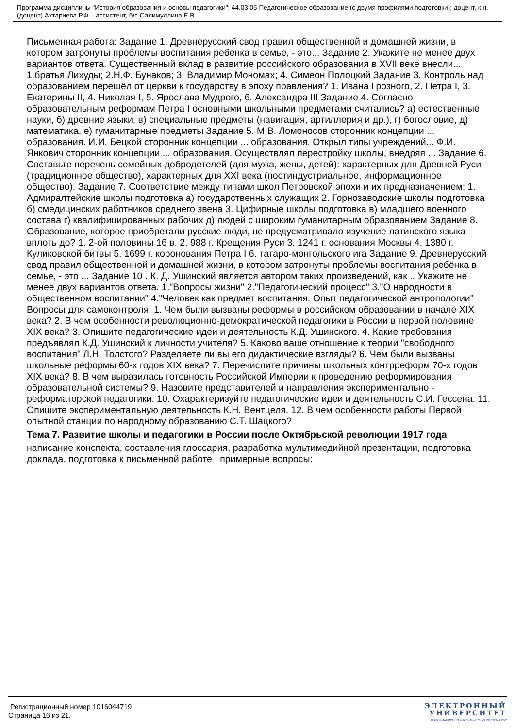Программа дисциплины "История образования и основы педагогики"; 44.03.05 Педагогическое образование (с двумя профилями подготовки); доцент, к.н. (доцент) Ахтариева Р.Ф. , ассистент, б/с Салимуллина Е.В.
Письменная работа: Задание 1. Древнерусский свод правил общественной и домашней жизни, в котором затронуты проблемы воспитания ребёнка в семье, - это... Задание 2. Укажите не менее двух вариантов ответа. Существенный вклад в развитие российского образования в XVII веке внесли... 1.братья Лихуды; 2.Н.Ф. Бунаков; 3. Владимир Мономах; 4. Симеон Полоцкий Задание 3. Контроль над образованием перешёл от церкви к государству в эпоху правления? 1. Ивана Грозного, 2. Петра I, 3. Екатерины II, 4. Николая I, 5. Ярослава Мудрого, 6. Александра III Задание 4. Согласно образовательным реформам Петра I основными школьными предметами считались? а) естественные науки, б) древние языки, в) специальные предметы (навигация, артиллерия и др.), г) богословие, д) математика, е) гуманитарные предметы Задание 5. М.В. Ломоносов сторонник концепции ... образования. И.И. Бецкой сторонник концепции ... образования. Открыл типы учреждений... Ф.И. Янкович сторонник концепции ... образования. Осуществлял перестройку школы, внедряя ... Задание 6. Составьте перечень семейных добродетелей (для мужа, жены, детей): характерных для Древней Руси (традиционное общество), характерных для XXI века (постиндустриальное, информационное общество). Задание 7. Соответствие между типами школ Петровской эпохи и их предназначением: 1. Адмиралтейские школы подготовка а) государственных служащих 2. Горнозаводские школы подготовка б) смедицинских работников среднего звена 3. Цифирные школы подготовка в) младшего военного состава г) квалифицированных рабочих д) людей с широким гуманитарным образованием Задание 8. Образование, которое приобретали русские люди, не предусматривало изучение латинского языка вплоть до? 1. 2-ой половины 16 в. 2. 988 г. Крещения Руси 3. 1241 г. основания Москвы 4. 1380 г. Куликовской битвы 5. 1699 г. коронования Петра I 6. татаро-монгольского ига Задание 9. Древнерусский свод правил общественной и домашней жизни, в котором затронуты проблемы воспитания ребёнка в семье, - это ... Задание 10 . К. Д. Ушинский является автором таких произведений, как .. Укажите не менее двух вариантов ответа. 1."Вопросы жизни" 2."Педагогический процесс" 3."О народности в общественном воспитании" 4."Человек как предмет воспитания. Опыт педагогической антропологии" Вопросы для самоконтроля. 1. Чем были вызваны реформы в российском образовании в начале XIX века? 2. В чем особенности революционно-демократической педагогики в России в первой половине XIX века? 3. Опишите педагогические идеи и деятельность К.Д. Ушинского. 4. Какие требования предъявлял К.Д. Ушинский к личности учителя? 5. Каково ваше отношение к теории "свободного воспитания" Л.Н. Толстого? Разделяете ли вы его дидактические взгляды? 6. Чем были вызваны школьные реформы 60-х годов XIX века? 7. Перечислите причины школьных контрреформ 70-х годов XIX века? 8. В чем выразилась готовность Российской Империи к проведению реформирования образовательной системы? 9. Назовите представителей и направления экспериментально - реформаторской педагогики. 10. Охарактеризуйте педагогические идеи и деятельность С.И. Гессена. 11. Опишите экспериментальную деятельность К.Н. Вентцеля. 12. В чем особенности работы Первой опытной станции по народному образованию С.Т. Шацкого?
Тема 7. Развитие школы и педагогики в России после Октябрьской революции 1917 года
написание конспекта, составления глоссария, разработка мультимедийной презентации, подготовка доклада, подготовка к письменной работе , примерные вопросы:
Регистрационный номер 1016044719
Страница 16 из 21.
ЭЛЕКТРОННЫЙ
УНИВЕРСИТЕТ
ИНФОРМАЦИОННО АНАЛИТИЧЕСКАЯ СИСТЕМА КФУ